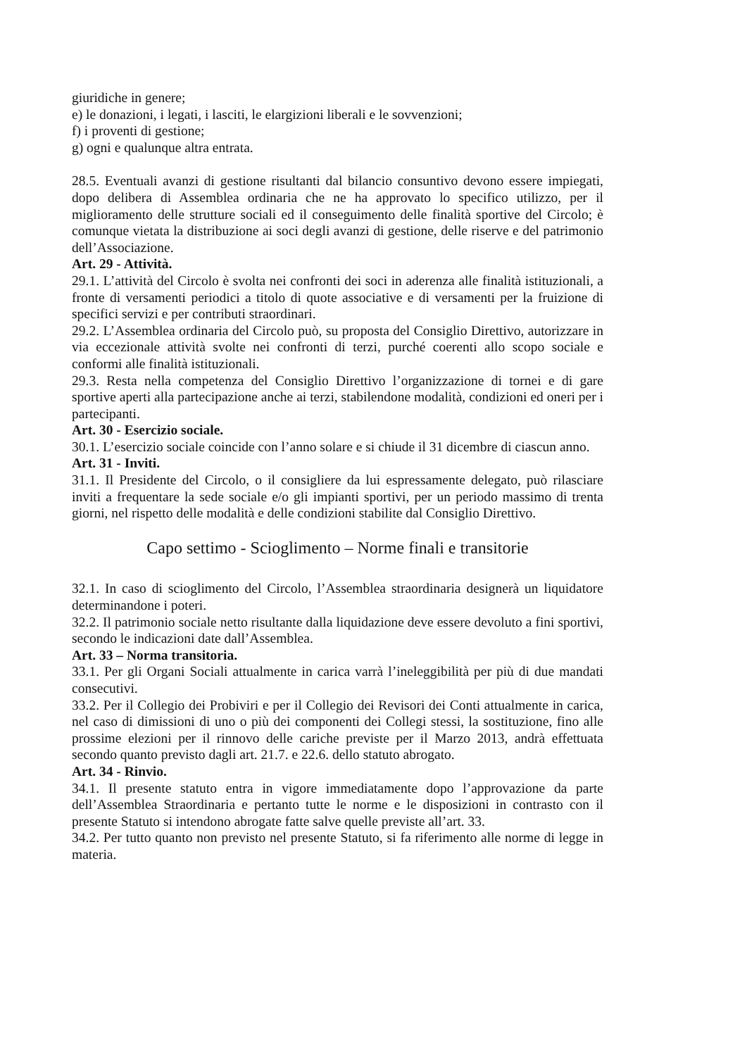giuridiche in genere;
e) le donazioni, i legati, i lasciti, le elargizioni liberali e le sovvenzioni;
f) i proventi di gestione;
g) ogni e qualunque altra entrata.
28.5. Eventuali avanzi di gestione risultanti dal bilancio consuntivo devono essere impiegati, dopo delibera di Assemblea ordinaria che ne ha approvato lo specifico utilizzo, per il miglioramento delle strutture sociali ed il conseguimento delle finalità sportive del Circolo; è comunque vietata la distribuzione ai soci degli avanzi di gestione, delle riserve e del patrimonio dell’Associazione.
Art. 29 - Attività.
29.1. L’attività del Circolo è svolta nei confronti dei soci in aderenza alle finalità istituzionali, a fronte di versamenti periodici a titolo di quote associative e di versamenti per la fruizione di specifici servizi e per contributi straordinari.
29.2. L’Assemblea ordinaria del Circolo può, su proposta del Consiglio Direttivo, autorizzare in via eccezionale attività svolte nei confronti di terzi, purché coerenti allo scopo sociale e conformi alle finalità istituzionali.
29.3. Resta nella competenza del Consiglio Direttivo l’organizzazione di tornei e di gare sportive aperti alla partecipazione anche ai terzi, stabilendone modalità, condizioni ed oneri per i partecipanti.
Art. 30 - Esercizio sociale.
30.1. L’esercizio sociale coincide con l’anno solare e si chiude il 31 dicembre di ciascun anno.
Art. 31 - Inviti.
31.1. Il Presidente del Circolo, o il consigliere da lui espressamente delegato, può rilasciare inviti a frequentare la sede sociale e/o gli impianti sportivi, per un periodo massimo di trenta giorni, nel rispetto delle modalità e delle condizioni stabilite dal Consiglio Direttivo.
Capo settimo - Scioglimento – Norme finali e transitorie
32.1. In caso di scioglimento del Circolo, l’Assemblea straordinaria designerà un liquidatore determinandone i poteri.
32.2. Il patrimonio sociale netto risultante dalla liquidazione deve essere devoluto a fini sportivi, secondo le indicazioni date dall’Assemblea.
Art. 33 – Norma transitoria.
33.1. Per gli Organi Sociali attualmente in carica varrà l’ineleggibilità per più di due mandati consecutivi.
33.2. Per il Collegio dei Probiviri e per il Collegio dei Revisori dei Conti attualmente in carica, nel caso di dimissioni di uno o più dei componenti dei Collegi stessi, la sostituzione, fino alle prossime elezioni per il rinnovo delle cariche previste per il Marzo 2013, andrà effettuata secondo quanto previsto dagli art. 21.7. e 22.6. dello statuto abrogato.
Art. 34 - Rinvio.
34.1. Il presente statuto entra in vigore immediatamente dopo l’approvazione da parte dell’Assemblea Straordinaria e pertanto tutte le norme e le disposizioni in contrasto con il presente Statuto si intendono abrogate fatte salve quelle previste all’art. 33.
34.2. Per tutto quanto non previsto nel presente Statuto, si fa riferimento alle norme di legge in materia.